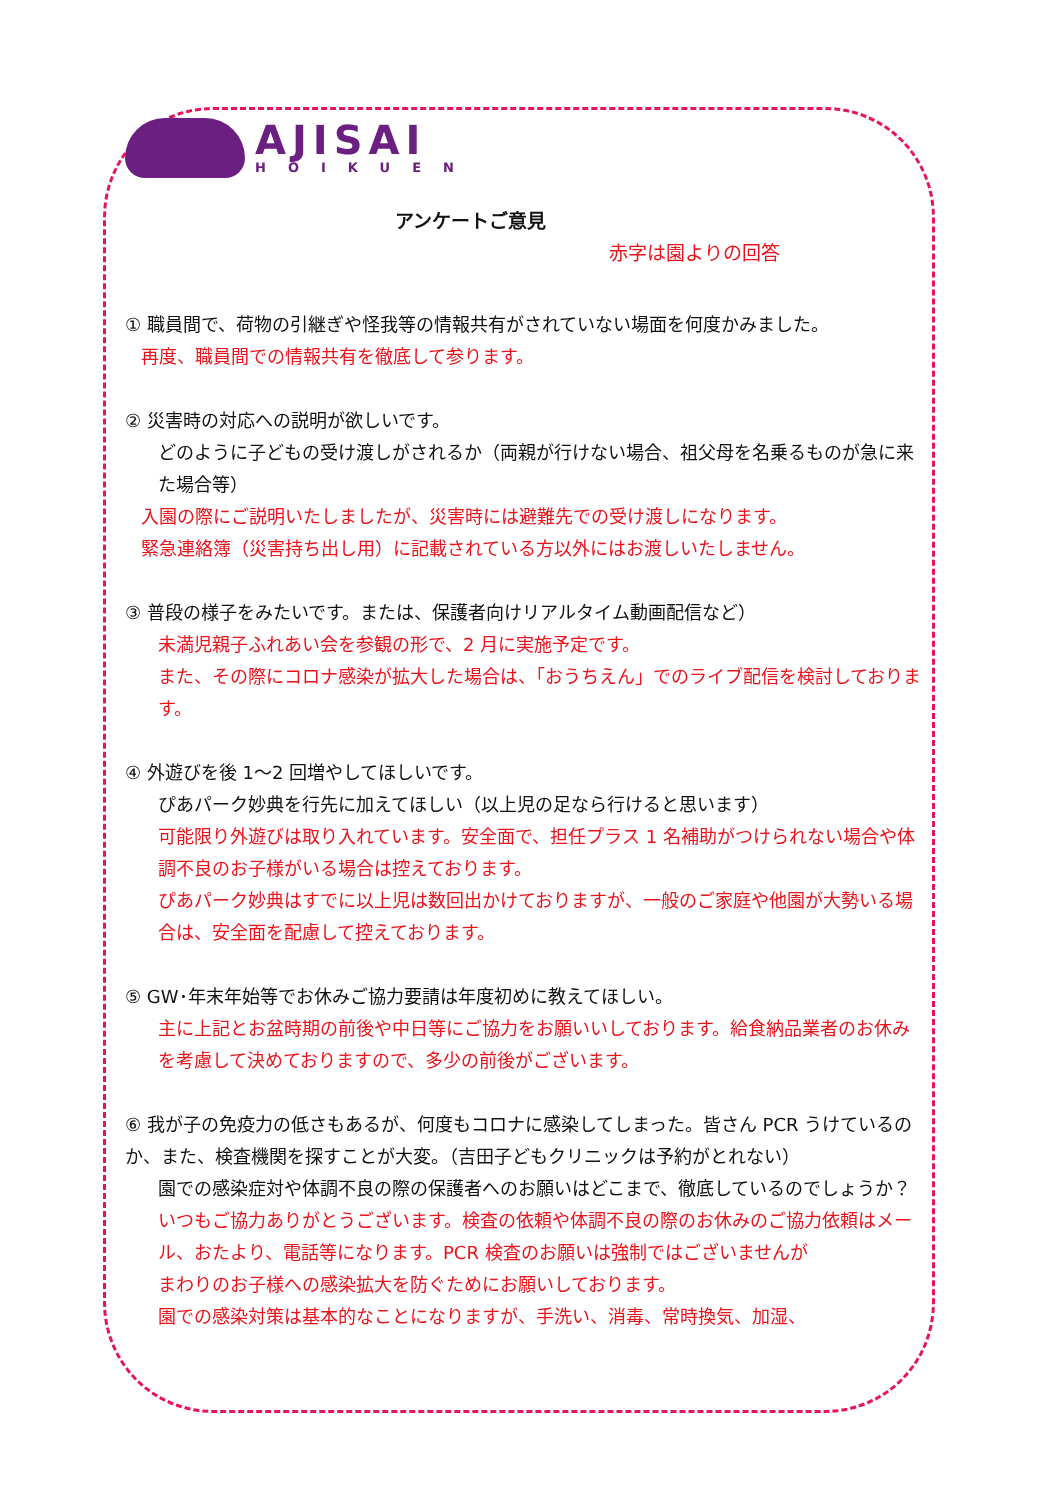AJISAI
HOIKUEN
アンケートご意見
赤字は園よりの回答
① 職員間で、荷物の引継ぎや怪我等の情報共有がされていない場面を何度かみました。
再度、職員間での情報共有を徹底して参ります。
② 災害時の対応への説明が欲しいです。
どのように子どもの受け渡しがされるか（両親が行けない場合、祖父母を名乗るものが急に来た場合等）
入園の際にご説明いたしましたが、災害時には避難先での受け渡しになります。
緊急連絡簿（災害持ち出し用）に記載されている方以外にはお渡しいたしません。
③ 普段の様子をみたいです。または、保護者向けリアルタイム動画配信など）
未満児親子ふれあい会を参観の形で、2 月に実施予定です。
また、その際にコロナ感染が拡大した場合は、「おうちえん」でのライブ配信を検討しております。
④ 外遊びを後 1～2 回増やしてほしいです。
ぴあパーク妙典を行先に加えてほしい（以上児の足なら行けると思います）
可能限り外遊びは取り入れています。安全面で、担任プラス 1 名補助がつけられない場合や体調不良のお子様がいる場合は控えております。
ぴあパーク妙典はすでに以上児は数回出かけておりますが、一般のご家庭や他園が大勢いる場合は、安全面を配慮して控えております。
⑤ GW･年末年始等でお休みご協力要請は年度初めに教えてほしい。
主に上記とお盆時期の前後や中日等にご協力をお願いいしております。給食納品業者のお休みを考慮して決めておりますので、多少の前後がございます。
⑥ 我が子の免疫力の低さもあるが、何度もコロナに感染してしまった。皆さん PCR うけているのか、また、検査機関を探すことが大変。（吉田子どもクリニックは予約がとれない）
園での感染症対や体調不良の際の保護者へのお願いはどこまで、徹底しているのでしょうか？
いつもご協力ありがとうございます。検査の依頼や体調不良の際のお休みのご協力依頼はメール、おたより、電話等になります。PCR 検査のお願いは強制ではございませんが
まわりのお子様への感染拡大を防ぐためにお願いしております。
園での感染対策は基本的なことになりますが、手洗い、消毒、常時換気、加湿、